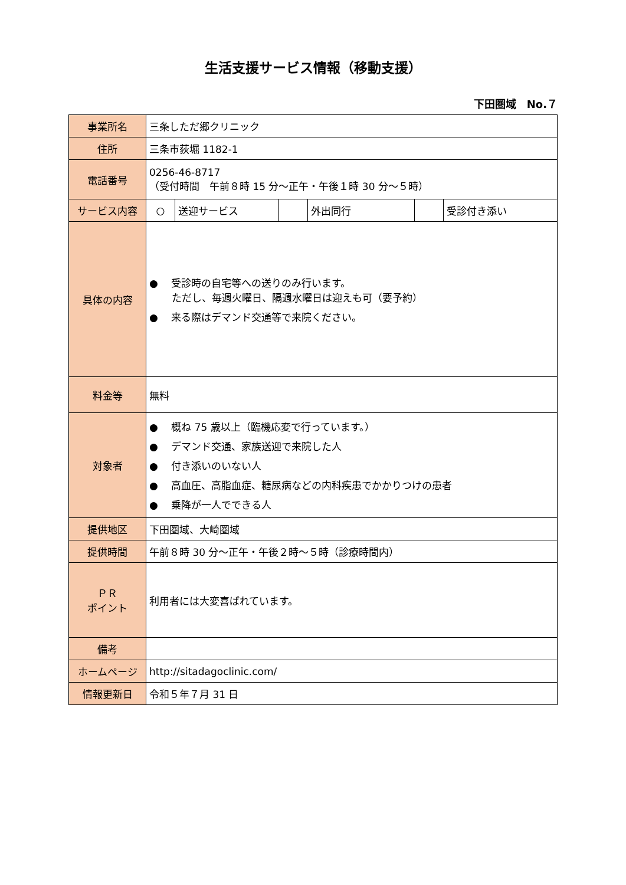生活支援サービス情報（移動支援）
下田圏域　No.７
| 事業所名 | 三条しただ郷クリニック | | | | | |
| 住所 | 三条市荻堀 1182-1 | | | | | |
| 電話番号 | 0256-46-8717 （受付時間 午前８時 15 分～正午・午後１時 30 分～５時） | | | | | |
| サービス内容 | ○ | 送迎サービス | | 外出同行 | | 受診付き添い |
| 具体の内容 | ● 受診時の自宅等への送りのみ行います。 ただし、毎週火曜日、隔週水曜日は迎えも可（要予約） ● 来る際はデマンド交通等で来院ください。 | | | | | |
| 料金等 | 無料 | | | | | |
| 対象者 | ● 概ね 75 歳以上（臨機応変で行っています。） ● デマンド交通、家族送迎で来院した人 ● 付き添いのいない人 ● 高血圧、高脂血症、糖尿病などの内科疾患でかかりつけの患者 ● 乗降が一人でできる人 | | | | | |
| 提供地区 | 下田圏域、大崎圏域 | | | | | |
| 提供時間 | 午前８時 30 分～正午・午後２時～５時（診療時間内） | | | | | |
| ＰＲ ポイント | 利用者には大変喜ばれています。 | | | | | |
| 備考 | | | | | | |
| ホームページ | http://sitadagoclinic.com/ | | | | | |
| 情報更新日 | 令和５年７月 31 日 | | | | | |